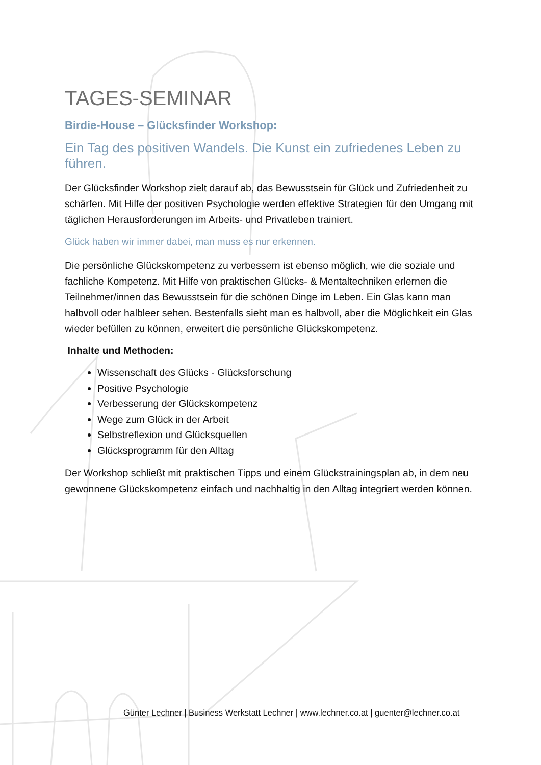TAGES-SEMINAR
Birdie-House – Glücksfinder Workshop:
Ein Tag des positiven Wandels. Die Kunst ein zufriedenes Leben zu führen.
Der Glücksfinder Workshop zielt darauf ab, das Bewusstsein für Glück und Zufriedenheit zu schärfen. Mit Hilfe der positiven Psychologie werden effektive Strategien für den Umgang mit täglichen Herausforderungen im Arbeits- und Privatleben trainiert.
Glück haben wir immer dabei, man muss es nur erkennen.
Die persönliche Glückskompetenz zu verbessern ist ebenso möglich, wie die soziale und fachliche Kompetenz. Mit Hilfe von praktischen Glücks- & Mentaltechniken erlernen die Teilnehmer/innen das Bewusstsein für die schönen Dinge im Leben. Ein Glas kann man halbvoll oder halbleer sehen. Bestenfalls sieht man es halbvoll, aber die Möglichkeit ein Glas wieder befüllen zu können, erweitert die persönliche Glückskompetenz.
Inhalte und Methoden:
Wissenschaft des Glücks - Glücksforschung
Positive Psychologie
Verbesserung der Glückskompetenz
Wege zum Glück in der Arbeit
Selbstreflexion und Glücksquellen
Glücksprogramm für den Alltag
Der Workshop schließt mit praktischen Tipps und einem Glückstrainingsplan ab, in dem neu gewonnene Glückskompetenz einfach und nachhaltig in den Alltag integriert werden können.
Günter Lechner | Business Werkstatt Lechner | www.lechner.co.at | guenter@lechner.co.at